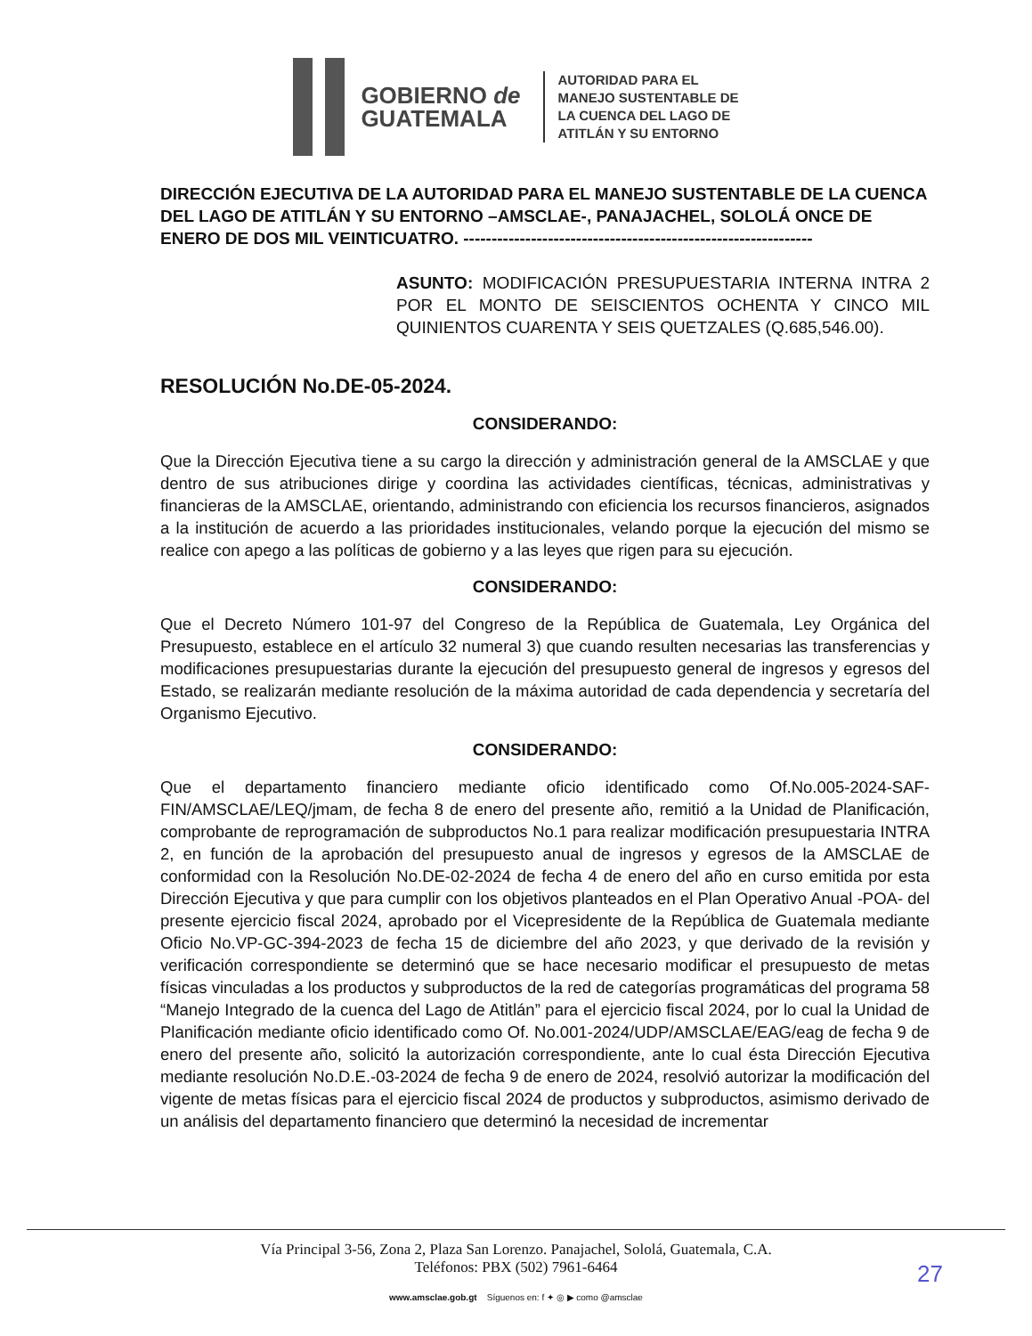GOBIERNO de
GUATEMALA
AUTORIDAD PARA EL
MANEJO SUSTENTABLE DE
LA CUENCA DEL LAGO DE
ATITLÁN Y SU ENTORNO
DIRECCIÓN EJECUTIVA DE LA AUTORIDAD PARA EL MANEJO SUSTENTABLE DE LA CUENCA DEL LAGO DE ATITLÁN Y SU ENTORNO –AMSCLAE-, PANAJACHEL, SOLOLÁ ONCE DE ENERO DE DOS MIL VEINTICUATRO. --------------------------------------------------------------
ASUNTO: MODIFICACIÓN PRESUPUESTARIA INTERNA INTRA 2 POR EL MONTO DE SEISCIENTOS OCHENTA Y CINCO MIL QUINIENTOS CUARENTA Y SEIS QUETZALES (Q.685,546.00).
RESOLUCIÓN No.DE-05-2024.
CONSIDERANDO:
Que la Dirección Ejecutiva tiene a su cargo la dirección y administración general de la AMSCLAE y que dentro de sus atribuciones dirige y coordina las actividades científicas, técnicas, administrativas y financieras de la AMSCLAE, orientando, administrando con eficiencia los recursos financieros, asignados a la institución de acuerdo a las prioridades institucionales, velando porque la ejecución del mismo se realice con apego a las políticas de gobierno y a las leyes que rigen para su ejecución.
CONSIDERANDO:
Que el Decreto Número 101-97 del Congreso de la República de Guatemala, Ley Orgánica del Presupuesto, establece en el artículo 32 numeral 3) que cuando resulten necesarias las transferencias y modificaciones presupuestarias durante la ejecución del presupuesto general de ingresos y egresos del Estado, se realizarán mediante resolución de la máxima autoridad de cada dependencia y secretaría del Organismo Ejecutivo.
CONSIDERANDO:
Que el departamento financiero mediante oficio identificado como Of.No.005-2024-SAF-FIN/AMSCLAE/LEQ/jmam, de fecha 8 de enero del presente año, remitió a la Unidad de Planificación, comprobante de reprogramación de subproductos No.1 para realizar modificación presupuestaria INTRA 2, en función de la aprobación del presupuesto anual de ingresos y egresos de la AMSCLAE de conformidad con la Resolución No.DE-02-2024 de fecha 4 de enero del año en curso emitida por esta Dirección Ejecutiva y que para cumplir con los objetivos planteados en el Plan Operativo Anual -POA- del presente ejercicio fiscal 2024, aprobado por el Vicepresidente de la República de Guatemala mediante Oficio No.VP-GC-394-2023 de fecha 15 de diciembre del año 2023, y que derivado de la revisión y verificación correspondiente se determinó que se hace necesario modificar el presupuesto de metas físicas vinculadas a los productos y subproductos de la red de categorías programáticas del programa 58 “Manejo Integrado de la cuenca del Lago de Atitlán” para el ejercicio fiscal 2024, por lo cual la Unidad de Planificación mediante oficio identificado como Of. No.001-2024/UDP/AMSCLAE/EAG/eag de fecha 9 de enero del presente año, solicitó la autorización correspondiente, ante lo cual ésta Dirección Ejecutiva mediante resolución No.D.E.-03-2024 de fecha 9 de enero de 2024, resolvió autorizar la modificación del vigente de metas físicas para el ejercicio fiscal 2024 de productos y subproductos, asimismo derivado de un análisis del departamento financiero que determinó la necesidad de incrementar
Vía Principal 3-56, Zona 2, Plaza San Lorenzo. Panajachel, Sololá, Guatemala, C.A.
Teléfonos: PBX (502) 7961-6464
www.amsclae.gob.gt Síguenos en: f ✦ ◎ ▶ como @amsclae
27